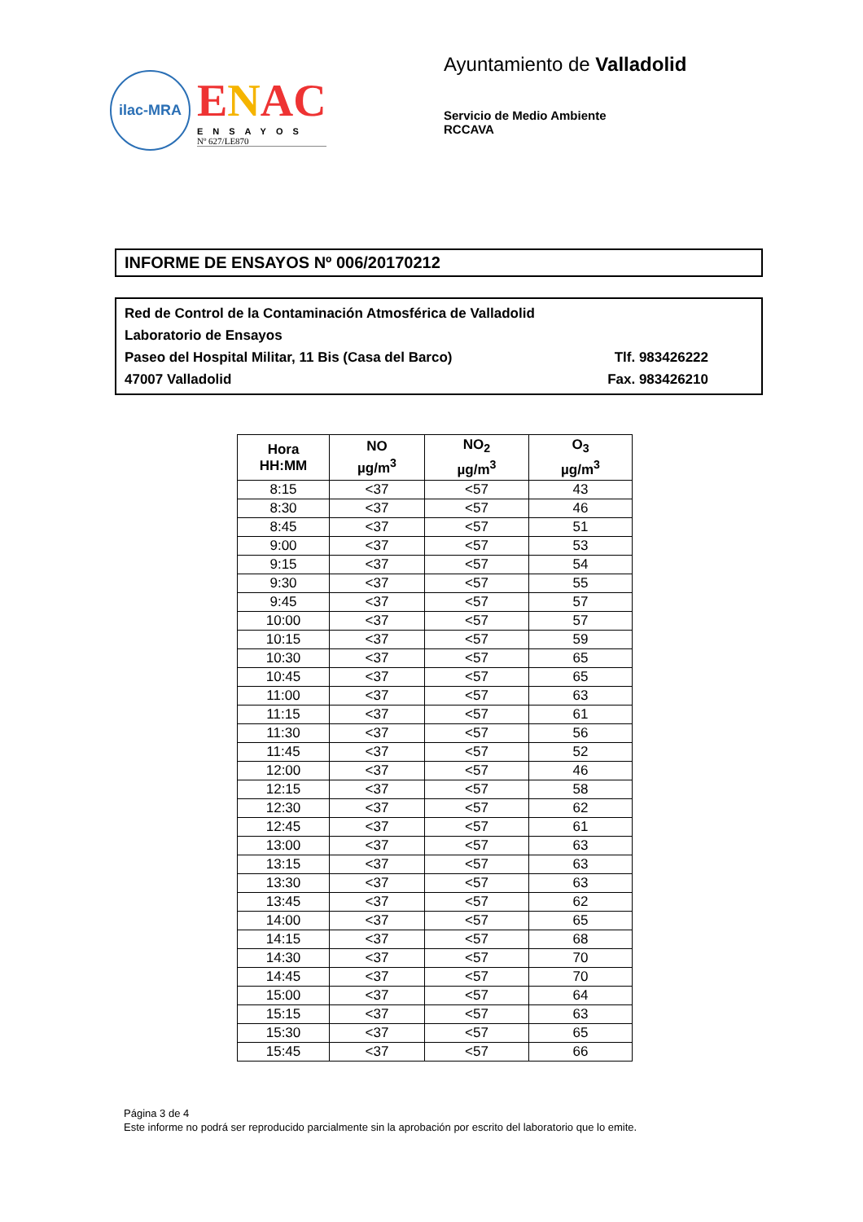ilac-MRA
ENAC
ENSAYOS
Nº 627/LE870
Ayuntamiento de Valladolid
Servicio de Medio Ambiente
RCCAVA
INFORME DE ENSAYOS Nº 006/20170212
Red de Control de la Contaminación Atmosférica de Valladolid
Laboratorio de Ensayos
Paseo del Hospital Militar, 11 Bis (Casa del Barco) Tlf. 983426222
47007 Valladolid Fax. 983426210
| Hora HH:MM | NO µg/m<sup>3</sup> | NO<sub>2</sub> µg/m<sup>3</sup> | O<sub>3</sub> µg/m<sup>3</sup> |
| --- | --- | --- | --- |
| 8:15 | <37 | <57 | 43 |
| 8:30 | <37 | <57 | 46 |
| 8:45 | <37 | <57 | 51 |
| 9:00 | <37 | <57 | 53 |
| 9:15 | <37 | <57 | 54 |
| 9:30 | <37 | <57 | 55 |
| 9:45 | <37 | <57 | 57 |
| 10:00 | <37 | <57 | 57 |
| 10:15 | <37 | <57 | 59 |
| 10:30 | <37 | <57 | 65 |
| 10:45 | <37 | <57 | 65 |
| 11:00 | <37 | <57 | 63 |
| 11:15 | <37 | <57 | 61 |
| 11:30 | <37 | <57 | 56 |
| 11:45 | <37 | <57 | 52 |
| 12:00 | <37 | <57 | 46 |
| 12:15 | <37 | <57 | 58 |
| 12:30 | <37 | <57 | 62 |
| 12:45 | <37 | <57 | 61 |
| 13:00 | <37 | <57 | 63 |
| 13:15 | <37 | <57 | 63 |
| 13:30 | <37 | <57 | 63 |
| 13:45 | <37 | <57 | 62 |
| 14:00 | <37 | <57 | 65 |
| 14:15 | <37 | <57 | 68 |
| 14:30 | <37 | <57 | 70 |
| 14:45 | <37 | <57 | 70 |
| 15:00 | <37 | <57 | 64 |
| 15:15 | <37 | <57 | 63 |
| 15:30 | <37 | <57 | 65 |
| 15:45 | <37 | <57 | 66 |
Página 3 de 4
Este informe no podrá ser reproducido parcialmente sin la aprobación por escrito del laboratorio que lo emite.